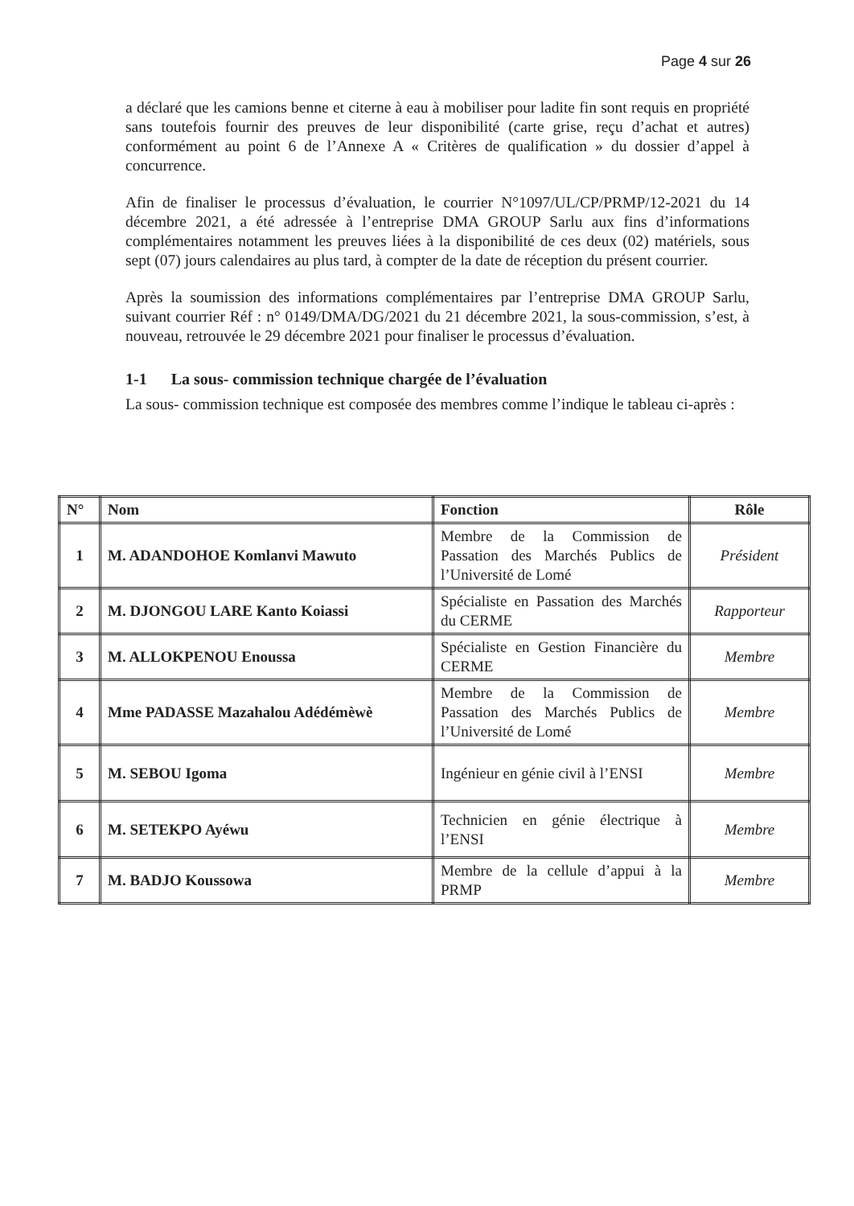Page 4 sur 26
a déclaré que les camions benne et citerne à eau à mobiliser pour ladite fin sont requis en propriété sans toutefois fournir des preuves de leur disponibilité (carte grise, reçu d’achat et autres) conformément au point 6 de l’Annexe A « Critères de qualification » du dossier d’appel à concurrence.
Afin de finaliser le processus d’évaluation, le courrier N°1097/UL/CP/PRMP/12-2021 du 14 décembre 2021, a été adressée à l’entreprise DMA GROUP Sarlu aux fins d’informations complémentaires notamment les preuves liées à la disponibilité de ces deux (02) matériels, sous sept (07) jours calendaires au plus tard, à compter de la date de réception du présent courrier.
Après la soumission des informations complémentaires par l’entreprise DMA GROUP Sarlu, suivant courrier Réf : n° 0149/DMA/DG/2021 du 21 décembre 2021, la sous-commission, s’est, à nouveau, retrouvée le 29 décembre 2021 pour finaliser le processus d’évaluation.
1-1 La sous- commission technique chargée de l’évaluation
La sous- commission technique est composée des membres comme l’indique le tableau ci-après :
| N° | Nom | Fonction | Rôle |
| --- | --- | --- | --- |
| 1 | M. ADANDOHOE Komlanvi Mawuto | Membre de la Commission de Passation des Marchés Publics de l’Université de Lomé | Président |
| 2 | M. DJONGOU LARE Kanto Koiassi | Spécialiste en Passation des Marchés du CERME | Rapporteur |
| 3 | M. ALLOKPENOU Enoussa | Spécialiste en Gestion Financière du CERME | Membre |
| 4 | Mme PADASSE Mazahalou Adédémèwè | Membre de la Commission de Passation des Marchés Publics de l’Université de Lomé | Membre |
| 5 | M. SEBOU Igoma | Ingénieur en génie civil à l’ENSI | Membre |
| 6 | M. SETEKPO Ayéwu | Technicien en génie électrique à l’ENSI | Membre |
| 7 | M. BADJO Koussowa | Membre de la cellule d’appui à la PRMP | Membre |